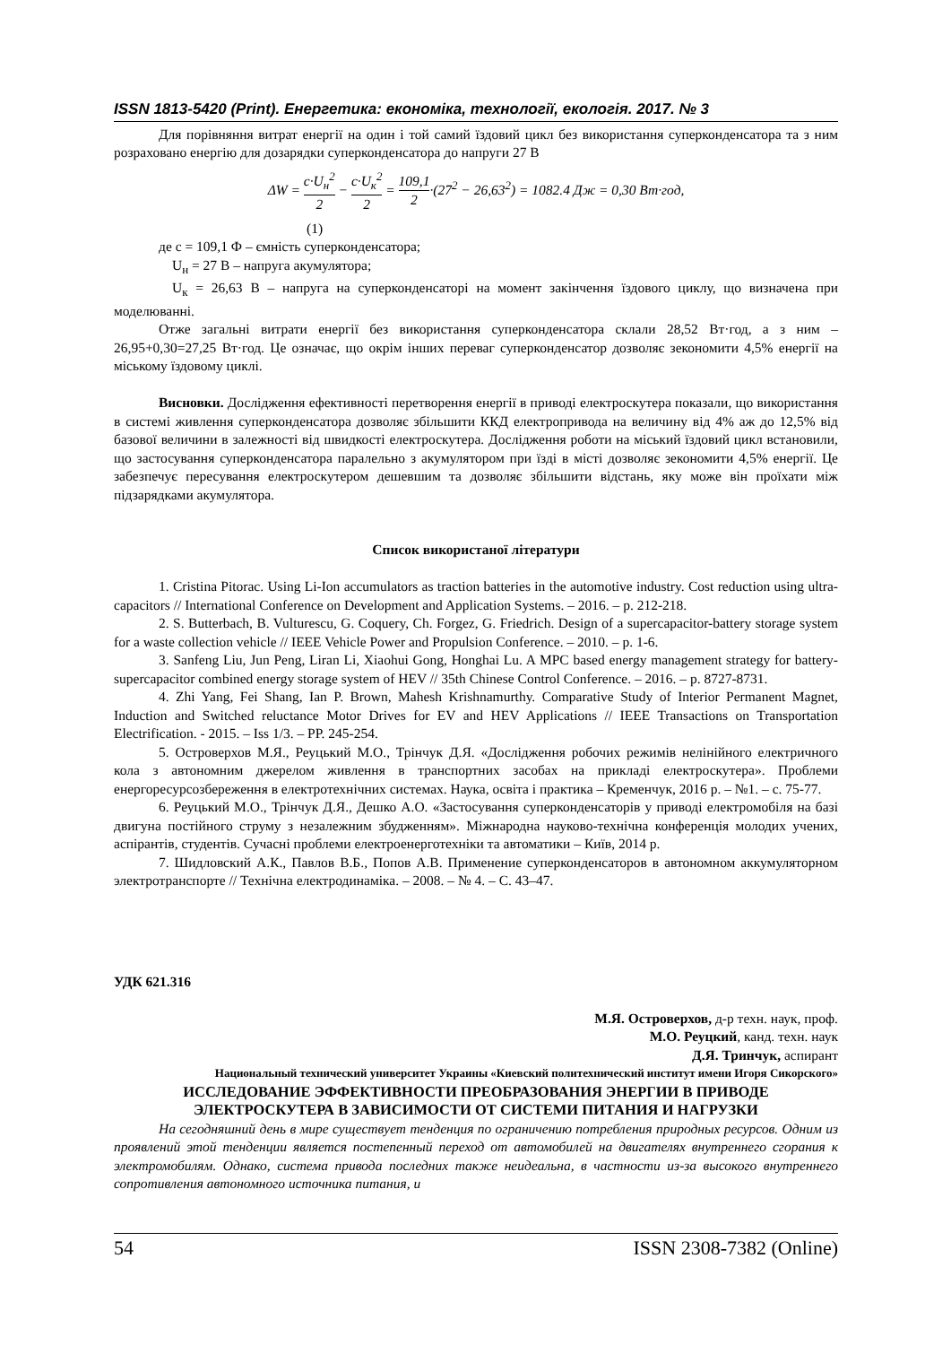ISSN 1813-5420 (Print). Енергетика: економіка, технології, екологія. 2017. № 3
Для порівняння витрат енергії на один і той самий їздовий цикл без використання суперконденсатора та з ним розраховано енергію для дозарядки суперконденсатора до напруги 27 В
ΔW = c·U<sub>н</sub><sup>2</sup> 2 − c·U<sub>к</sub><sup>2</sup> 2 = 109,1 2·(27<sup>2</sup> − 26,63<sup>2</sup>) = 1082.4 Дж = 0,30 Вт·год,
(1)
де с = 109,1 Ф – ємність суперконденсатора;
U<sub>н</sub> = 27 В – напруга акумулятора;
U<sub>к</sub> = 26,63 В – напруга на суперконденсаторі на момент закінчення їздового циклу, що визначена при моделюванні.
Отже загальні витрати енергії без використання суперконденсатора склали 28,52 Вт·год, а з ним – 26,95+0,30=27,25 Вт·год. Це означає, що окрім інших переваг суперконденсатор дозволяє зекономити 4,5% енергії на міському їздовому циклі.
Висновки. Дослідження ефективності перетворення енергії в приводі електроскутера показали, що використання в системі живлення суперконденсатора дозволяє збільшити ККД електропривода на величину від 4% аж до 12,5% від базової величини в залежності від швидкості електроскутера. Дослідження роботи на міський їздовий цикл встановили, що застосування суперконденсатора паралельно з акумулятором при їзді в місті дозволяє зекономити 4,5% енергії. Це забезпечує пересування електроскутером дешевшим та дозволяє збільшити відстань, яку може він проїхати між підзарядками акумулятора.
Список використаної літератури
1. Cristina Pitorac. Using Li-Ion accumulators as traction batteries in the automotive industry. Cost reduction using ultra-capacitors // International Conference on Development and Application Systems. – 2016. – p. 212-218.
2. S. Butterbach, B. Vulturescu, G. Coquery, Ch. Forgez, G. Friedrich. Design of a supercapacitor-battery storage system for a waste collection vehicle // IEEE Vehicle Power and Propulsion Conference. – 2010. – p. 1-6.
3. Sanfeng Liu, Jun Peng, Liran Li, Xiaohui Gong, Honghai Lu. A MPC based energy management strategy for battery-supercapacitor combined energy storage system of HEV // 35th Chinese Control Conference. – 2016. – p. 8727-8731.
4. Zhi Yang, Fei Shang, Ian P. Brown, Mahesh Krishnamurthy. Comparative Study of Interior Permanent Magnet, Induction and Switched reluctance Motor Drives for EV and HEV Applications // IEEE Transactions on Transportation Electrification. - 2015. – Iss 1/3. – PP. 245-254.
5. Островерхов М.Я., Реуцький М.О., Трінчук Д.Я. «Дослідження робочих режимів нелінійного електричного кола з автономним джерелом живлення в транспортних засобах на прикладі електроскутера». Проблеми енергоресурсозбереження в електротехнічних системах. Наука, освіта і практика – Кременчук, 2016 р. – №1. – с. 75-77.
6. Реуцький М.О., Трінчук Д.Я., Дешко А.О. «Застосування суперконденсаторів у приводі електромобіля на базі двигуна постійного струму з незалежним збудженням». Міжнародна науково-технічна конференція молодих учених, аспірантів, студентів. Сучасні проблеми електроенерготехніки та автоматики – Київ, 2014 р.
7. Шидловский А.К., Павлов В.Б., Попов А.В. Применение суперконденсаторов в автономном аккумуляторном электротранспорте // Технічна електродинаміка. – 2008. – № 4. – С. 43–47.
УДК 621.316
М.Я. Островерхов, д-р техн. наук, проф.
М.О. Реуцкий, канд. техн. наук
Д.Я. Тринчук, аспирант
Национальный технический университет Украины «Киевский политехнический институт имени Игоря Сикорского»
ИССЛЕДОВАНИЕ ЭФФЕКТИВНОСТИ ПРЕОБРАЗОВАНИЯ ЭНЕРГИИ В ПРИВОДЕ
ЭЛЕКТРОСКУТЕРА В ЗАВИСИМОСТИ ОТ СИСТЕМИ ПИТАНИЯ И НАГРУЗКИ
На сегодняшний день в мире существует тенденция по ограничению потребления природных ресурсов. Одним из проявлений этой тенденции является постепенный переход от автомобилей на двигателях внутреннего сгорания к электромобилям. Однако, система привода последних также неидеальна, в частности из-за высокого внутреннего сопротивления автономного источника питания, и
54 ISSN 2308-7382 (Online)